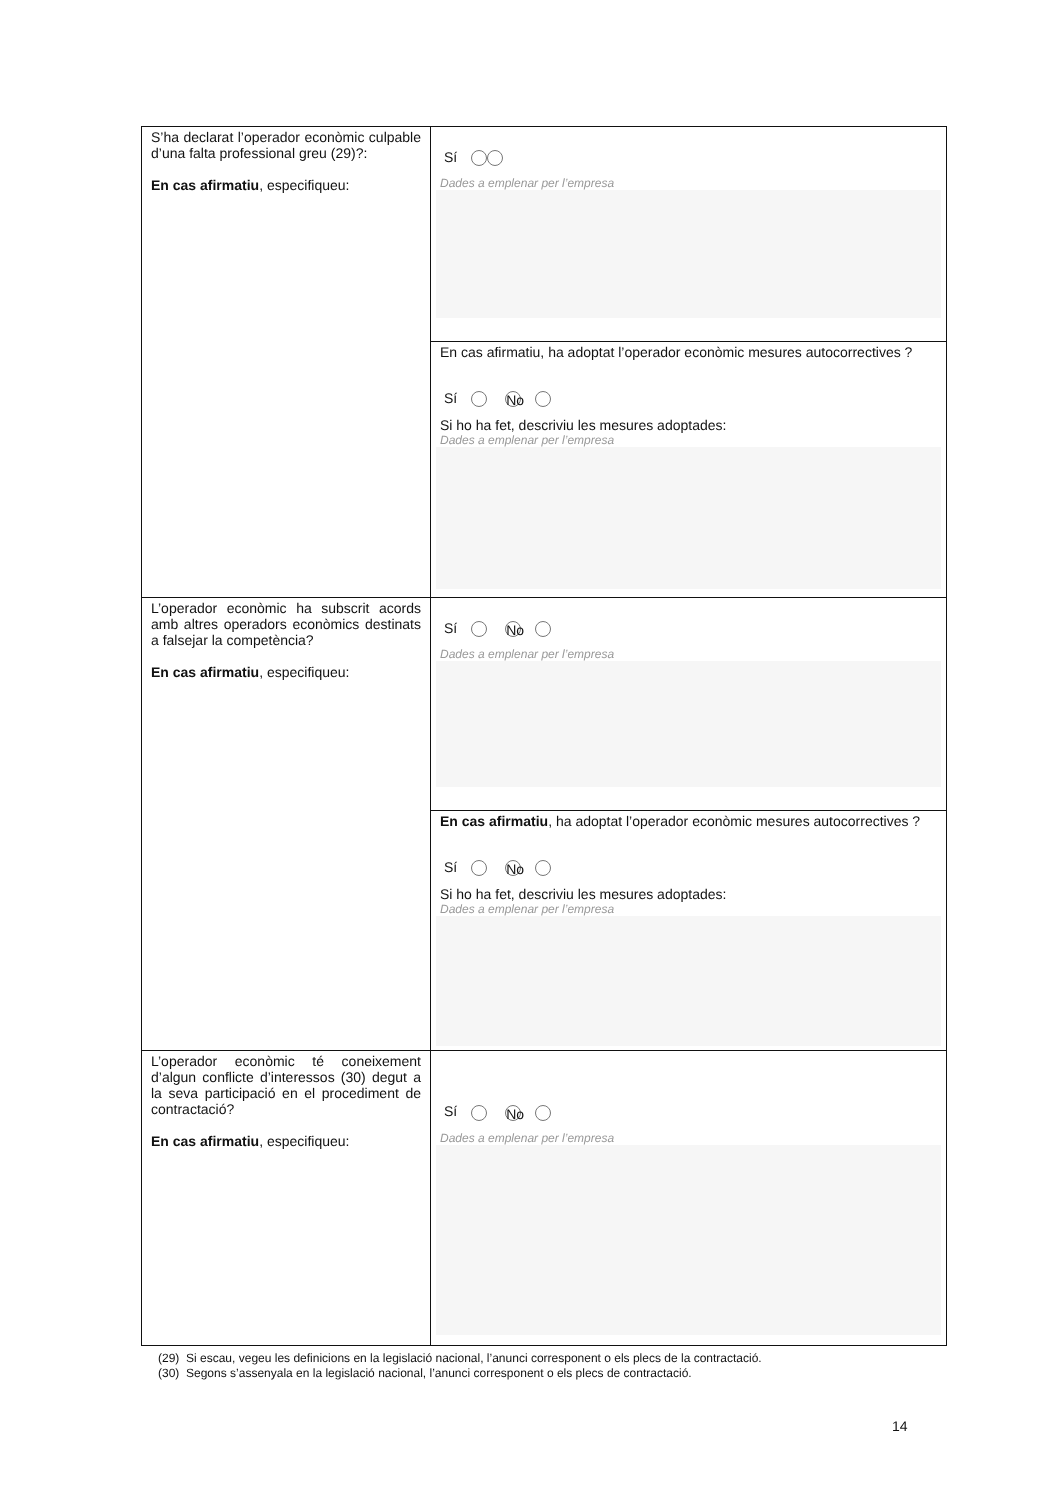| S’ha declarat l’operador econòmic culpable d’una falta professional greu (29)?: En cas afirmatiu , especifiqueu: | Sí Dades a emplenar per l’empresa |
| | En cas afirmatiu, ha adoptat l’operador econòmic mesures autocorrectives ? Sí No Si ho ha fet, descriviu les mesures adoptades: Dades a emplenar per l’empresa |
| L’operador econòmic ha subscrit acords amb altres operadors econòmics destinats a falsejar la competència? En cas afirmatiu , especifiqueu: | Sí No Dades a emplenar per l’empresa |
| | En cas afirmatiu , ha adoptat l’operador econòmic mesures autocorrectives ? Sí No Si ho ha fet, descriviu les mesures adoptades: Dades a emplenar per l’empresa |
| L’operador econòmic té coneixement d’algun conflicte d’interessos (30) degut a la seva participació en el procediment de contractació? En cas afirmatiu , especifiqueu: | Sí No Dades a emplenar per l’empresa |
(29) Si escau, vegeu les definicions en la legislació nacional, l’anunci corresponent o els plecs de la contractació.
(30) Segons s’assenyala en la legislació nacional, l’anunci corresponent o els plecs de contractació.
14